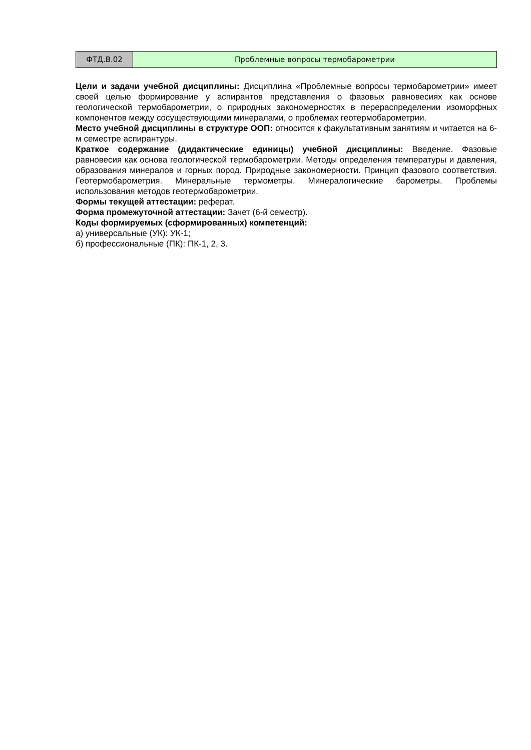| ФТД.В.02 | Проблемные вопросы термобарометрии |
Цели и задачи учебной дисциплины: Дисциплина «Проблемные вопросы термобарометрии» имеет своей целью формирование у аспирантов представления о фазовых равновесиях как основе геологической термобарометрии, о природных закономерностях в перераспределении изоморфных компонентов между сосуществующими минералами, о проблемах геотермобарометрии.
Место учебной дисциплины в структуре ООП: относится к факультативным занятиям и читается на 6-м семестре аспирантуры.
Краткое содержание (дидактические единицы) учебной дисциплины: Введение. Фазовые равновесия как основа геологической термобарометрии. Методы определения температуры и давления, образования минералов и горных пород. Природные закономерности. Принцип фазового соответствия. Геотермобарометрия. Минеральные термометры. Минералогические барометры. Проблемы использования методов геотермобарометрии.
Формы текущей аттестации: реферат.
Форма промежуточной аттестации: Зачет (6-й семестр).
Коды формируемых (сформированных) компетенций:
а) универсальные (УК): УК-1;
б) профессиональные (ПК): ПК-1, 2, 3.